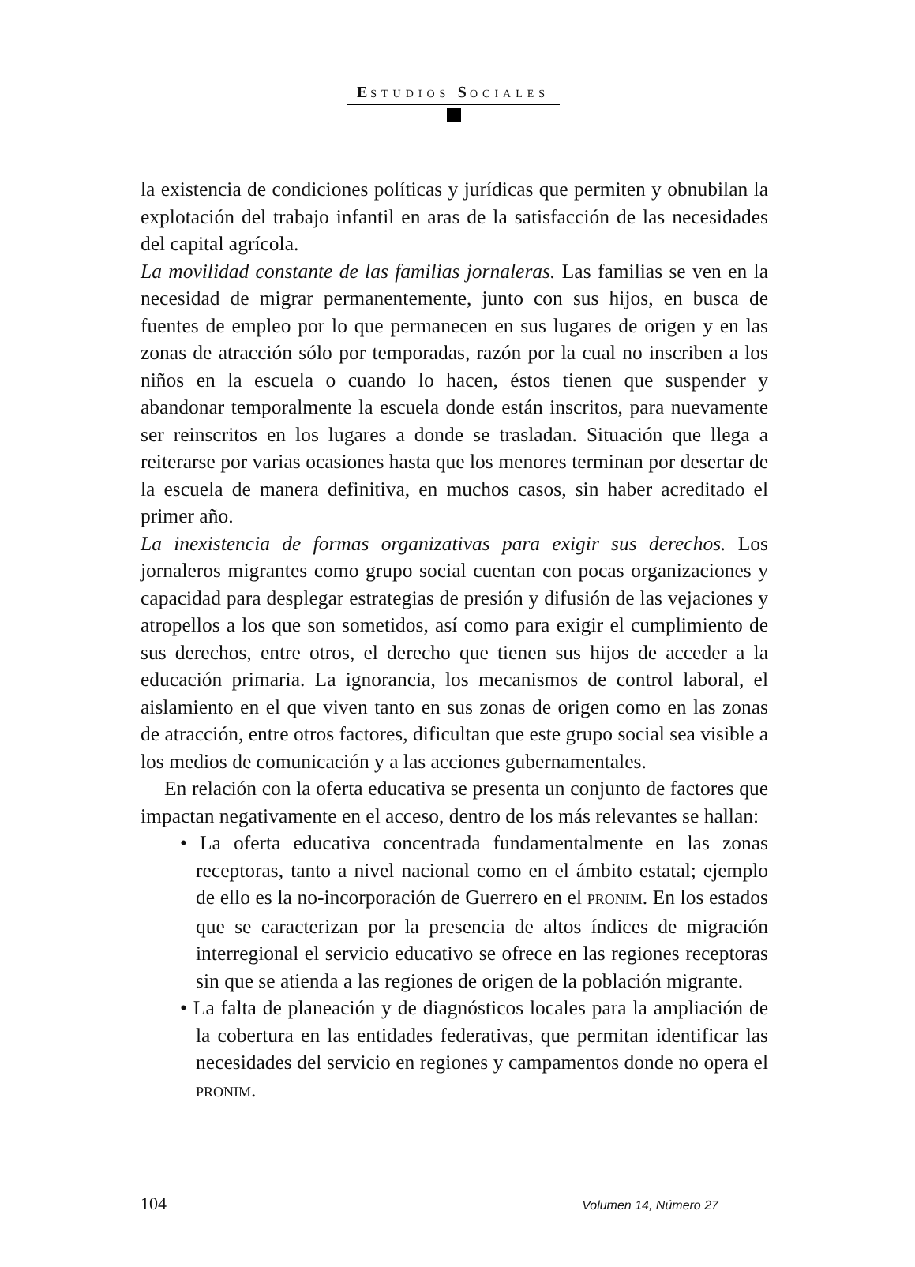ESTUDIOS SOCIALES
la existencia de condiciones políticas y jurídicas que permiten y obnubilan la explotación del trabajo infantil en aras de la satisfacción de las necesidades del capital agrícola.
La movilidad constante de las familias jornaleras. Las familias se ven en la necesidad de migrar permanentemente, junto con sus hijos, en busca de fuentes de empleo por lo que permanecen en sus lugares de origen y en las zonas de atracción sólo por temporadas, razón por la cual no inscriben a los niños en la escuela o cuando lo hacen, éstos tienen que suspender y abandonar temporalmente la escuela donde están inscritos, para nuevamente ser reinscritos en los lugares a donde se trasladan. Situación que llega a reiterarse por varias ocasiones hasta que los menores terminan por desertar de la escuela de manera definitiva, en muchos casos, sin haber acreditado el primer año.
La inexistencia de formas organizativas para exigir sus derechos. Los jornaleros migrantes como grupo social cuentan con pocas organizaciones y capacidad para desplegar estrategias de presión y difusión de las vejaciones y atropellos a los que son sometidos, así como para exigir el cumplimiento de sus derechos, entre otros, el derecho que tienen sus hijos de acceder a la educación primaria. La ignorancia, los mecanismos de control laboral, el aislamiento en el que viven tanto en sus zonas de origen como en las zonas de atracción, entre otros factores, dificultan que este grupo social sea visible a los medios de comunicación y a las acciones gubernamentales.
En relación con la oferta educativa se presenta un conjunto de factores que impactan negativamente en el acceso, dentro de los más relevantes se hallan:
• La oferta educativa concentrada fundamentalmente en las zonas receptoras, tanto a nivel nacional como en el ámbito estatal; ejemplo de ello es la no-incorporación de Guerrero en el PRONIM. En los estados que se caracterizan por la presencia de altos índices de migración interregional el servicio educativo se ofrece en las regiones receptoras sin que se atienda a las regiones de origen de la población migrante.
• La falta de planeación y de diagnósticos locales para la ampliación de la cobertura en las entidades federativas, que permitan identificar las necesidades del servicio en regiones y campamentos donde no opera el PRONIM.
104 Volumen 14, Número 27